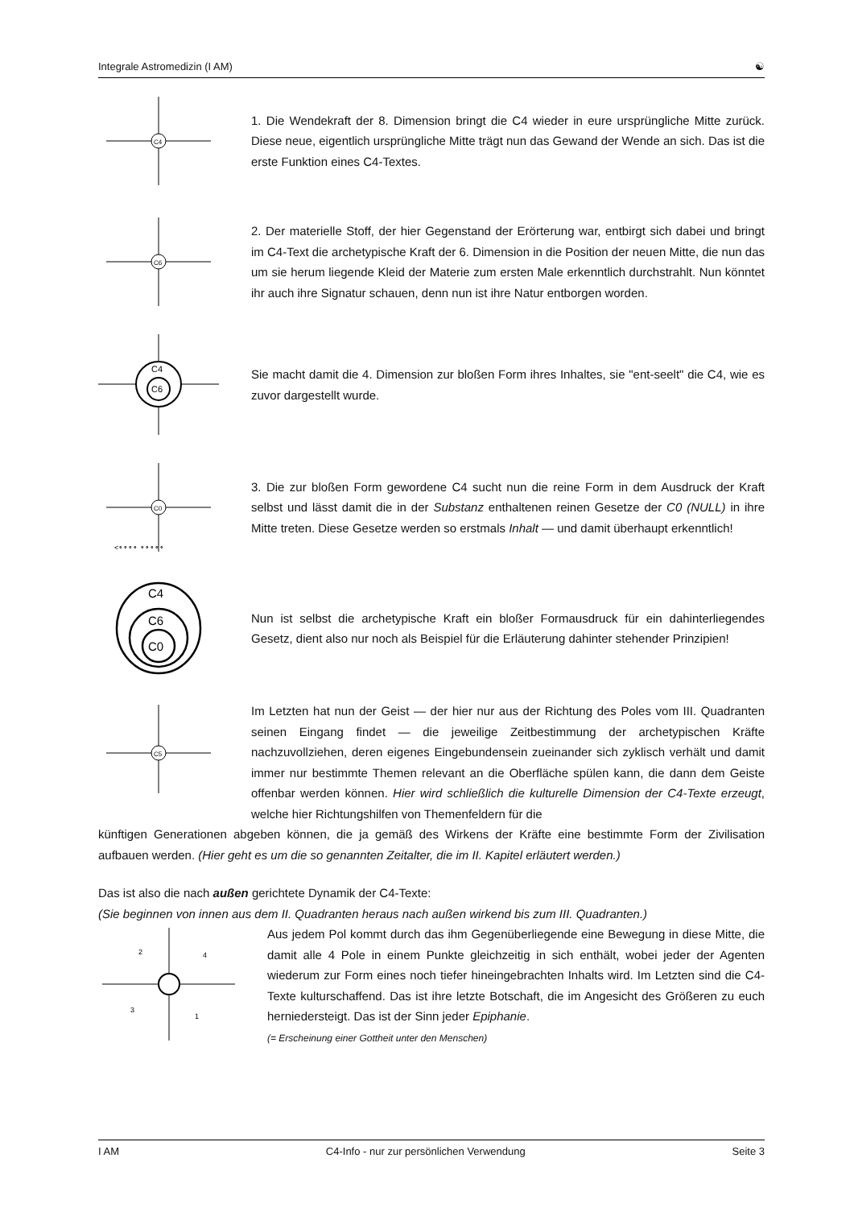Integrale Astromedizin (I AM) ☯
C4
1. Die Wendekraft der 8. Dimension bringt die C4 wieder in eure ursprüngliche Mitte zurück. Diese neue, eigentlich ursprüngliche Mitte trägt nun das Gewand der Wende an sich. Das ist die erste Funktion eines C4-Textes.
C6
2. Der materielle Stoff, der hier Gegenstand der Erörterung war, entbirgt sich dabei und bringt im C4-Text die archetypische Kraft der 6. Dimension in die Position der neuen Mitte, die nun das um sie herum liegende Kleid der Materie zum ersten Male erkenntlich durchstrahlt. Nun könntet ihr auch ihre Signatur schauen, denn nun ist ihre Natur entborgen worden.
C6
C4
Sie macht damit die 4. Dimension zur bloßen Form ihres Inhaltes, sie "ent-seelt" die C4, wie es zuvor dargestellt wurde.
C0
<∘∘∘∘ ∘∘∘∘∘
3. Die zur bloßen Form gewordene C4 sucht nun die reine Form in dem Ausdruck der Kraft selbst und lässt damit die in der Substanz enthaltenen reinen Gesetze der C0 (NULL) in ihre Mitte treten. Diese Gesetze werden so erstmals Inhalt — und damit überhaupt erkenntlich!
C4
C6
C0
Nun ist selbst die archetypische Kraft ein bloßer Formausdruck für ein dahinterliegendes Gesetz, dient also nur noch als Beispiel für die Erläuterung dahinter stehender Prinzipien!
C5
Im Letzten hat nun der Geist — der hier nur aus der Richtung des Poles vom III. Quadranten seinen Eingang findet — die jeweilige Zeitbestimmung der archetypischen Kräfte nachzuvollziehen, deren eigenes Eingebundensein zueinander sich zyklisch verhält und damit immer nur bestimmte Themen relevant an die Oberfläche spülen kann, die dann dem Geiste offenbar werden können. Hier wird schließlich die kulturelle Dimension der C4-Texte erzeugt, welche hier Richtungshilfen von Themenfeldern für die
künftigen Generationen abgeben können, die ja gemäß des Wirkens der Kräfte eine bestimmte Form der Zivilisation aufbauen werden. (Hier geht es um die so genannten Zeitalter, die im II. Kapitel erläutert werden.)
Das ist also die nach außen gerichtete Dynamik der C4-Texte:
(Sie beginnen von innen aus dem II. Quadranten heraus nach außen wirkend bis zum III. Quadranten.)
2
4
3
1
Aus jedem Pol kommt durch das ihm Gegenüberliegende eine Bewegung in diese Mitte, die damit alle 4 Pole in einem Punkte gleichzeitig in sich enthält, wobei jeder der Agenten wiederum zur Form eines noch tiefer hineingebrachten Inhalts wird. Im Letzten sind die C4-Texte kulturschaffend. Das ist ihre letzte Botschaft, die im Angesicht des Größeren zu euch herniedersteigt. Das ist der Sinn jeder Epiphanie.
(= Erscheinung einer Gottheit unter den Menschen)
I AM C4-Info - nur zur persönlichen Verwendung Seite 3